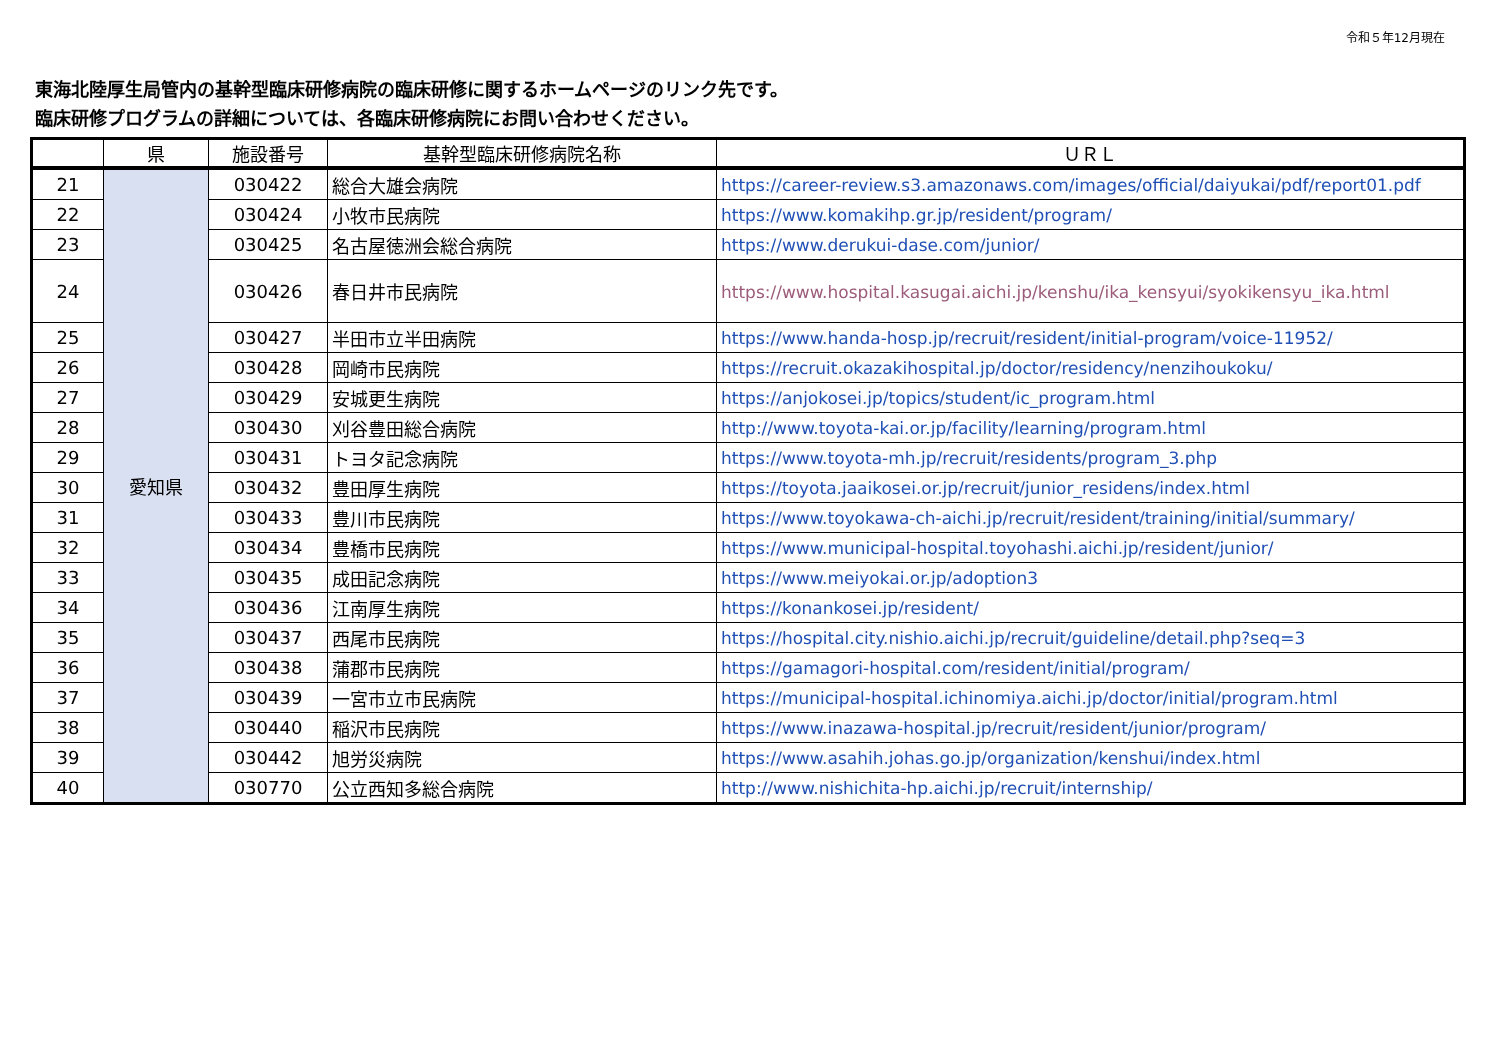令和５年12月現在
東海北陸厚生局管内の基幹型臨床研修病院の臨床研修に関するホームページのリンク先です。
臨床研修プログラムの詳細については、各臨床研修病院にお問い合わせください。
| | 県 | 施設番号 | 基幹型臨床研修病院名称 | ＵＲＬ |
| --- | --- | --- | --- | --- |
| 21 | 愛知県 | 030422 | 総合大雄会病院 | https://career-review.s3.amazonaws.com/images/official/daiyukai/pdf/report01.pdf |
| 22 | | 030424 | 小牧市民病院 | https://www.komakihp.gr.jp/resident/program/ |
| 23 | | 030425 | 名古屋徳洲会総合病院 | https://www.derukui-dase.com/junior/ |
| 24 | | 030426 | 春日井市民病院 | https://www.hospital.kasugai.aichi.jp/kenshu/ika_kensyui/syokikensyu_ika.html |
| 25 | | 030427 | 半田市立半田病院 | https://www.handa-hosp.jp/recruit/resident/initial-program/voice-11952/ |
| 26 | | 030428 | 岡崎市民病院 | https://recruit.okazakihospital.jp/doctor/residency/nenzihoukoku/ |
| 27 | | 030429 | 安城更生病院 | https://anjokosei.jp/topics/student/ic_program.html |
| 28 | | 030430 | 刈谷豊田総合病院 | http://www.toyota-kai.or.jp/facility/learning/program.html |
| 29 | | 030431 | トヨタ記念病院 | https://www.toyota-mh.jp/recruit/residents/program_3.php |
| 30 | | 030432 | 豊田厚生病院 | https://toyota.jaaikosei.or.jp/recruit/junior_residens/index.html |
| 31 | | 030433 | 豊川市民病院 | https://www.toyokawa-ch-aichi.jp/recruit/resident/training/initial/summary/ |
| 32 | | 030434 | 豊橋市民病院 | https://www.municipal-hospital.toyohashi.aichi.jp/resident/junior/ |
| 33 | | 030435 | 成田記念病院 | https://www.meiyokai.or.jp/adoption3 |
| 34 | | 030436 | 江南厚生病院 | https://konankosei.jp/resident/ |
| 35 | | 030437 | 西尾市民病院 | https://hospital.city.nishio.aichi.jp/recruit/guideline/detail.php?seq=3 |
| 36 | | 030438 | 蒲郡市民病院 | https://gamagori-hospital.com/resident/initial/program/ |
| 37 | | 030439 | 一宮市立市民病院 | https://municipal-hospital.ichinomiya.aichi.jp/doctor/initial/program.html |
| 38 | | 030440 | 稲沢市民病院 | https://www.inazawa-hospital.jp/recruit/resident/junior/program/ |
| 39 | | 030442 | 旭労災病院 | https://www.asahih.johas.go.jp/organization/kenshui/index.html |
| 40 | | 030770 | 公立西知多総合病院 | http://www.nishichita-hp.aichi.jp/recruit/internship/ |